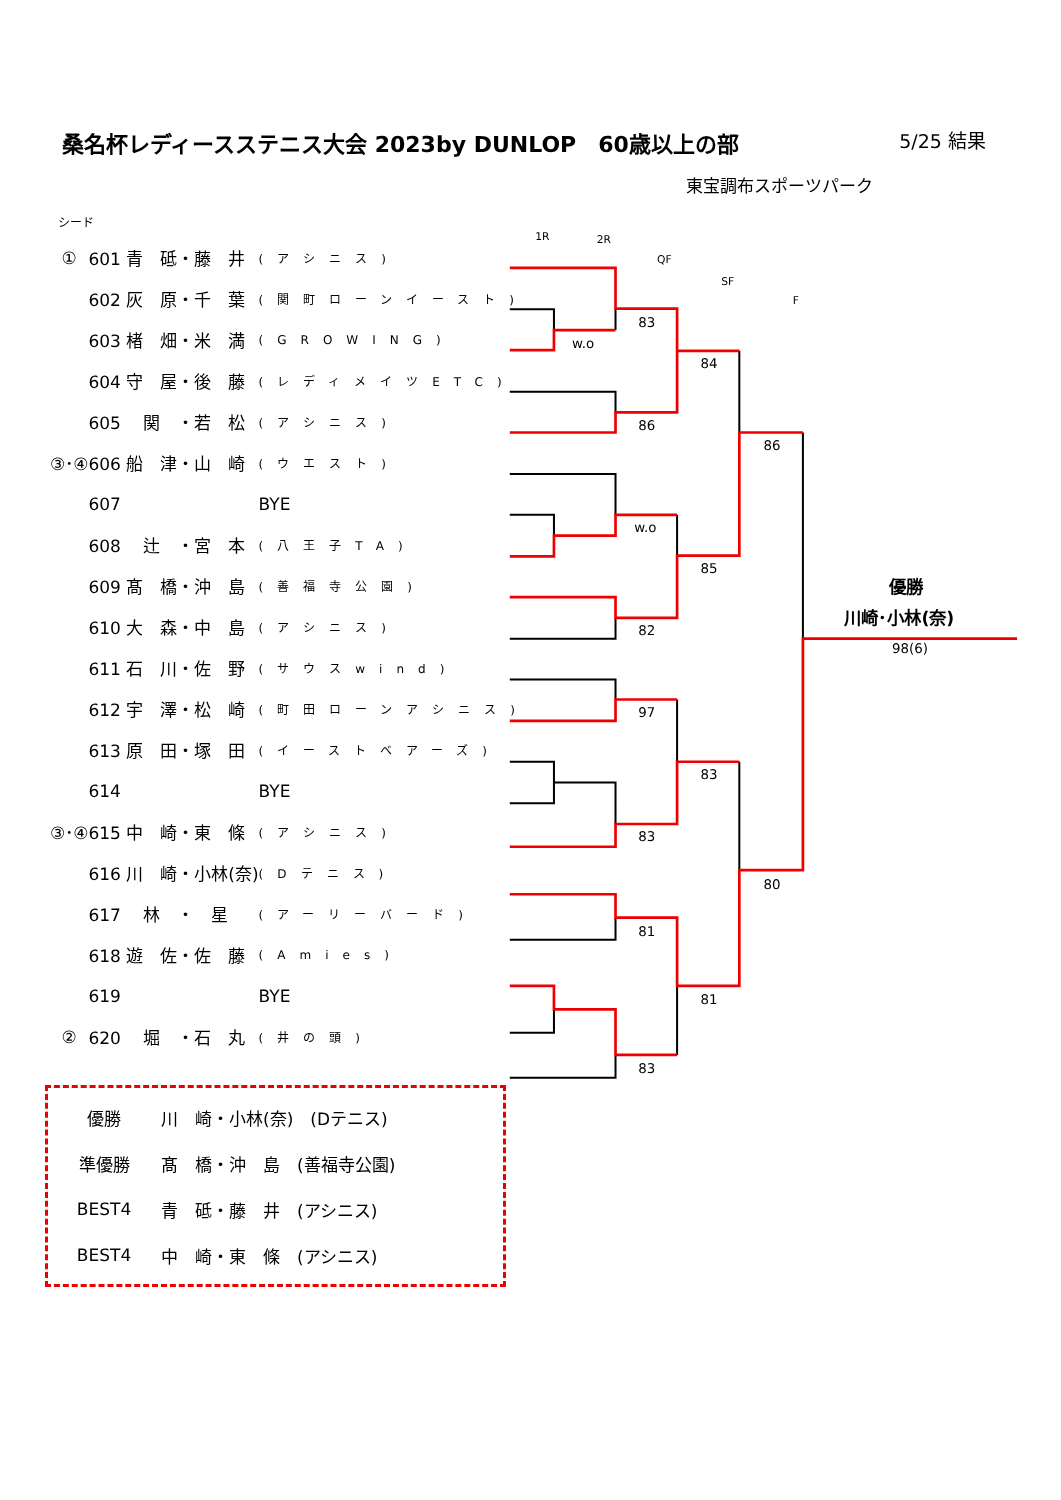桑名杯レディースステニス大会 2023by DUNLOP　60歳以上の部
5/25 結果
東宝調布スポーツパーク
シード
| ① | 601 青 砥・藤 井 | (アシニス) |
| | 602 灰 原・千 葉 | (関町ローンイースト) |
| | 603 楮 畑・米 満 | (GROWING) |
| | 604 守 屋・後 藤 | (レディメイツETC) |
| | 605 関 ・若 松 | (アシニス) |
| ③･④ | 606 船 津・山 崎 | (ウエスト) |
| | 607 | BYE |
| | 608 辻 ・宮 本 | (八王子TA) |
| | 609 髙 橋・沖 島 | (善福寺公園) |
| | 610 大 森・中 島 | (アシニス) |
| | 611 石 川・佐 野 | (サウスwind) |
| | 612 宇 澤・松 崎 | (町田ローンアシニス) |
| | 613 原 田・塚 田 | (イーストベアーズ) |
| | 614 | BYE |
| ③･④ | 615 中 崎・東 條 | (アシニス) |
| | 616 川 崎・小林(奈) | (Dテニス) |
| | 617 林 ・ 星 | (アーリーバード) |
| | 618 遊 佐・佐 藤 | (Amies) |
| | 619 | BYE |
| ② | 620 堀 ・石 丸 | (井の頭) |
| 優勝 | 川 崎・小林(奈) (Dテニス) |
| 準優勝 | 髙 橋・沖 島 (善福寺公園) |
| BEST4 | 青 砥・藤 井 (アシニス) |
| BEST4 | 中 崎・東 條 (アシニス) |
1R
2R
QF
SF
F
w.o
83
86
84
w.o
82
85
86
97
83
83
81
83
81
80
優勝
川崎･小林(奈)
98(6)